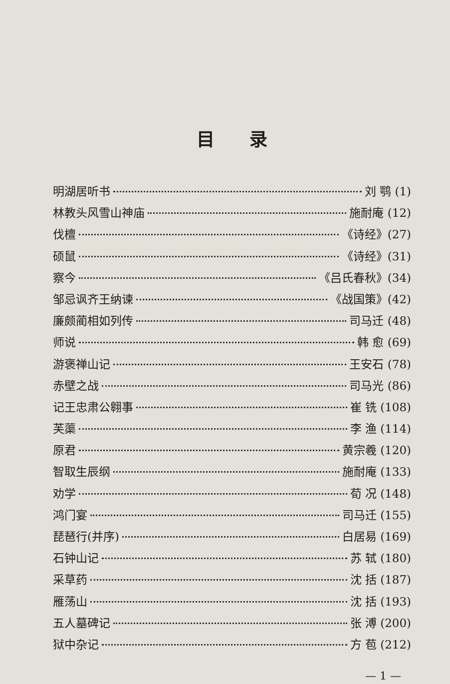目录
明湖居听书 刘 鹗 (1)
林教头风雪山神庙 施耐庵 (12)
伐檀 《诗经》(27)
硕鼠 《诗经》(31)
察今 《吕氏春秋》(34)
邹忌讽齐王纳谏 《战国策》(42)
廉颇蔺相如列传 司马迁 (48)
师说 韩 愈 (69)
游褒禅山记 王安石 (78)
赤壁之战 司马光 (86)
记王忠肃公翱事 崔 铣 (108)
芙蕖 李 渔 (114)
原君 黄宗羲 (120)
智取生辰纲 施耐庵 (133)
劝学 荀 况 (148)
鸿门宴 司马迁 (155)
琵琶行(并序) 白居易 (169)
石钟山记 苏 轼 (180)
采草药 沈 括 (187)
雁荡山 沈 括 (193)
五人墓碑记 张 溥 (200)
狱中杂记 方 苞 (212)
— 1 —